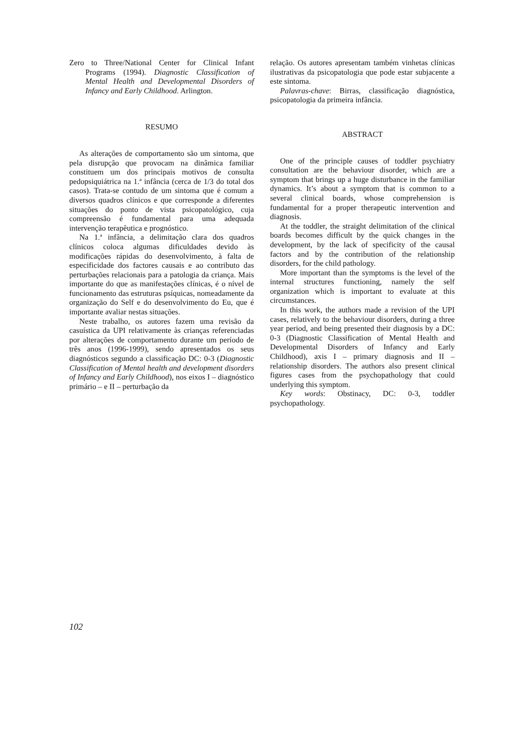Zero to Three/National Center for Clinical Infant Programs (1994). Diagnostic Classification of Mental Health and Developmental Disorders of Infancy and Early Childhood. Arlington.
RESUMO
As alterações de comportamento são um sintoma, que pela disrupção que provocam na dinâmica familiar constituem um dos principais motivos de consulta pedopsiquiátrica na 1.ª infância (cerca de 1/3 do total dos casos). Trata-se contudo de um sintoma que é comum a diversos quadros clínicos e que corresponde a diferentes situações do ponto de vista psicopatológico, cuja compreensão é fundamental para uma adequada intervenção terapêutica e prognóstico.
Na 1.ª infância, a delimitação clara dos quadros clínicos coloca algumas dificuldades devido às modificações rápidas do desenvolvimento, à falta de especificidade dos factores causais e ao contributo das perturbações relacionais para a patologia da criança. Mais importante do que as manifestações clínicas, é o nível de funcionamento das estruturas psíquicas, nomeadamente da organização do Self e do desenvolvimento do Eu, que é importante avaliar nestas situações.
Neste trabalho, os autores fazem uma revisão da casuística da UPI relativamente às crianças referenciadas por alterações de comportamento durante um período de três anos (1996-1999), sendo apresentados os seus diagnósticos segundo a classificação DC: 0-3 (Diagnostic Classification of Mental health and development disorders of Infancy and Early Childhood), nos eixos I – diagnóstico primário – e II – perturbação da
relação. Os autores apresentam também vinhetas clínicas ilustrativas da psicopatologia que pode estar subjacente a este sintoma.
Palavras-chave: Birras, classificação diagnóstica, psicopatologia da primeira infância.
ABSTRACT
One of the principle causes of toddler psychiatry consultation are the behaviour disorder, which are a symptom that brings up a huge disturbance in the familiar dynamics. It’s about a symptom that is common to a several clinical boards, whose comprehension is fundamental for a proper therapeutic intervention and diagnosis.
At the toddler, the straight delimitation of the clinical boards becomes difficult by the quick changes in the development, by the lack of specificity of the causal factors and by the contribution of the relationship disorders, for the child pathology.
More important than the symptoms is the level of the internal structures functioning, namely the self organization which is important to evaluate at this circumstances.
In this work, the authors made a revision of the UPI cases, relatively to the behaviour disorders, during a three year period, and being presented their diagnosis by a DC: 0-3 (Diagnostic Classification of Mental Health and Developmental Disorders of Infancy and Early Childhood), axis I – primary diagnosis and II – relationship disorders. The authors also present clinical figures cases from the psychopathology that could underlying this symptom.
Key words: Obstinacy, DC: 0-3, toddler psychopathology.
102